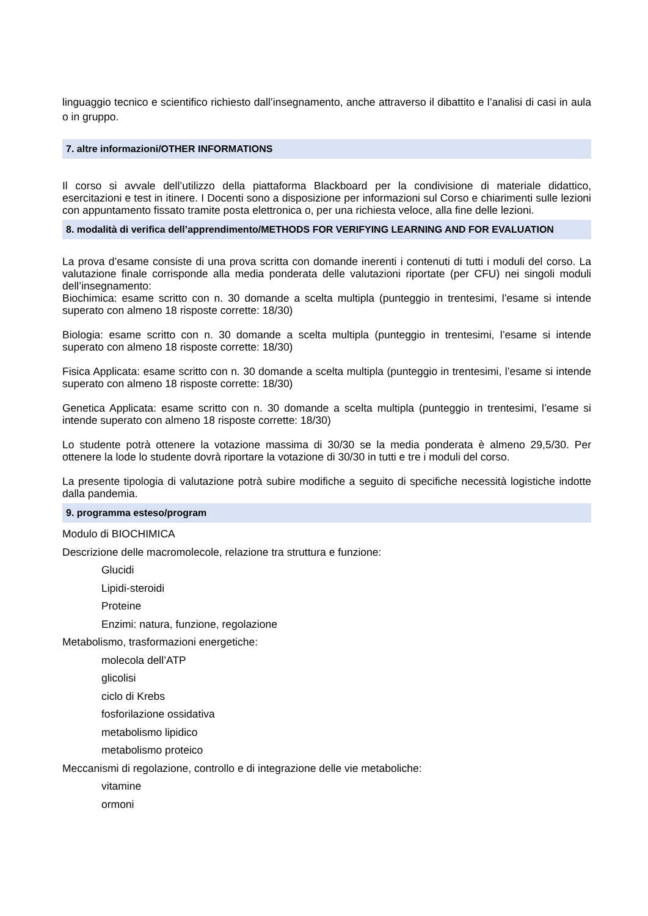linguaggio tecnico e scientifico richiesto dall’insegnamento, anche attraverso il dibattito e l’analisi di casi in aula o in gruppo.
7. altre informazioni/OTHER INFORMATIONS
Il corso si avvale dell’utilizzo della piattaforma Blackboard per la condivisione di materiale didattico, esercitazioni e test in itinere. I Docenti sono a disposizione per informazioni sul Corso e chiarimenti sulle lezioni con appuntamento fissato tramite posta elettronica o, per una richiesta veloce, alla fine delle lezioni.
8. modalità di verifica dell’apprendimento/METHODS FOR VERIFYING LEARNING AND FOR EVALUATION
La prova d’esame consiste di una prova scritta con domande inerenti i contenuti di tutti i moduli del corso. La valutazione finale corrisponde alla media ponderata delle valutazioni riportate (per CFU) nei singoli moduli dell’insegnamento:
Biochimica: esame scritto con n. 30 domande a scelta multipla (punteggio in trentesimi, l’esame si intende superato con almeno 18 risposte corrette: 18/30)
Biologia: esame scritto con n. 30 domande a scelta multipla (punteggio in trentesimi, l’esame si intende superato con almeno 18 risposte corrette: 18/30)
Fisica Applicata: esame scritto con n. 30 domande a scelta multipla (punteggio in trentesimi, l’esame si intende superato con almeno 18 risposte corrette: 18/30)
Genetica Applicata: esame scritto con n. 30 domande a scelta multipla (punteggio in trentesimi, l’esame si intende superato con almeno 18 risposte corrette: 18/30)
Lo studente potrà ottenere la votazione massima di 30/30 se la media ponderata è almeno 29,5/30. Per ottenere la lode lo studente dovrà riportare la votazione di 30/30 in tutti e tre i moduli del corso.
La presente tipologia di valutazione potrà subire modifiche a seguito di specifiche necessità logistiche indotte dalla pandemia.
9. programma esteso/program
Modulo di BIOCHIMICA
Descrizione delle macromolecole, relazione tra struttura e funzione:
Glucidi
Lipidi-steroidi
Proteine
Enzimi: natura, funzione, regolazione
Metabolismo, trasformazioni energetiche:
molecola dell’ATP
glicolisi
ciclo di Krebs
fosforilazione ossidativa
metabolismo lipidico
metabolismo proteico
Meccanismi di regolazione, controllo e di integrazione delle vie metaboliche:
vitamine
ormoni